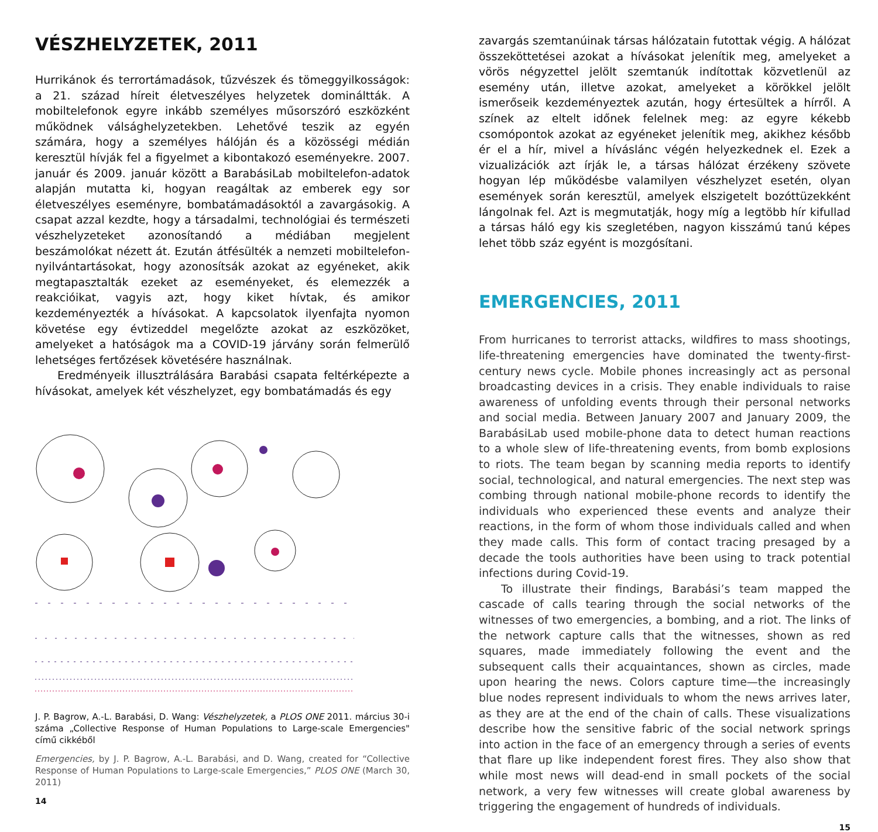VÉSZHELYZETEK, 2011
Hurrikánok és terrortámadások, tűzvészek és tömeggyilkosságok: a 21. század híreit életveszélyes helyzetek domináltták. A mobiltelefonok egyre inkább személyes műsorszóró eszközként működnek válsághelyzetekben. Lehetővé teszik az egyén számára, hogy a személyes hálóján és a közösségi médián keresztül hívják fel a figyelmet a kibontakozó eseményekre. 2007. január és 2009. január között a BarabásiLab mobiltelefon-adatok alapján mutatta ki, hogyan reagáltak az emberek egy sor életveszélyes eseményre, bombatámadásoktól a zavargásokig. A csapat azzal kezdte, hogy a társadalmi, technológiai és természeti vészhelyzeteket azonosítandó a médiában megjelent beszámolókat nézett át. Ezután átfésülték a nemzeti mobiltelefon-nyilvántartásokat, hogy azonosítsák azokat az egyéneket, akik megtapasztalták ezeket az eseményeket, és elemezzék a reakcióikat, vagyis azt, hogy kiket hívtak, és amikor kezdeményezték a hívásokat. A kapcsolatok ilyenfajta nyomon követése egy évtizeddel megelőzte azokat az eszközöket, amelyeket a hatóságok ma a COVID-19 járvány során felmerülő lehetséges fertőzések követésére használnak.
Eredményeik illusztrálására Barabási csapata feltérképezte a hívásokat, amelyek két vészhelyzet, egy bombatámadás és egy
J. P. Bagrow, A.-L. Barabási, D. Wang: Vészhelyzetek, a PLOS ONE 2011. március 30-i száma „Collective Response of Human Populations to Large-scale Emergencies" című cikkéből
Emergencies, by J. P. Bagrow, A.-L. Barabási, and D. Wang, created for “Collective Response of Human Populations to Large-scale Emergencies,” PLOS ONE (March 30, 2011)
14
zavargás szemtanúinak társas hálózatain futottak végig. A hálózat összeköttetései azokat a hívásokat jelenítik meg, amelyeket a vörös négyzettel jelölt szemtanúk indítottak közvetlenül az esemény után, illetve azokat, amelyeket a körökkel jelölt ismerőseik kezdeményeztek azután, hogy értesültek a hírről. A színek az eltelt időnek felelnek meg: az egyre kékebb csomópontok azokat az egyéneket jelenítik meg, akikhez később ér el a hír, mivel a hívásl­ánc végén helyezkednek el. Ezek a vizualizációk azt írják le, a társas hálózat érzékeny szövete hogyan lép működésbe valamilyen vészhelyzet esetén, olyan események során keresztül, amelyek elszigetelt bozóttüzekként lángolnak fel. Azt is megmutatják, hogy míg a legtöbb hír kifullad a társas háló egy kis szegletében, nagyon kisszámú tanú képes lehet több száz egyént is mozgósítani.
EMERGENCIES, 2011
From hurricanes to terrorist attacks, wildfires to mass shootings, life-threatening emergencies have dominated the twenty-first-century news cycle. Mobile phones increasingly act as personal broadcasting devices in a crisis. They enable individuals to raise awareness of unfolding events through their personal networks and social media. Between January 2007 and January 2009, the BarabásiLab used mobile-phone data to detect human reactions to a whole slew of life-threatening events, from bomb explosions to riots. The team began by scanning media reports to identify social, technological, and natural emergencies. The next step was combing through national mobile-phone records to identify the individuals who experienced these events and analyze their reactions, in the form of whom those individuals called and when they made calls. This form of contact tracing presaged by a decade the tools authorities have been using to track potential infections during Covid-19.
To illustrate their findings, Barabási’s team mapped the cascade of calls tearing through the social networks of the witnesses of two emergencies, a bombing, and a riot. The links of the network capture calls that the witnesses, shown as red squares, made immediately following the event and the subsequent calls their acquaintances, shown as circles, made upon hearing the news. Colors capture time—the increasingly blue nodes represent individuals to whom the news arrives later, as they are at the end of the chain of calls. These visualizations describe how the sensitive fabric of the social network springs into action in the face of an emergency through a series of events that flare up like independent forest fires. They also show that while most news will dead-end in small pockets of the social network, a very few witnesses will create global awareness by triggering the engagement of hundreds of individuals.
15